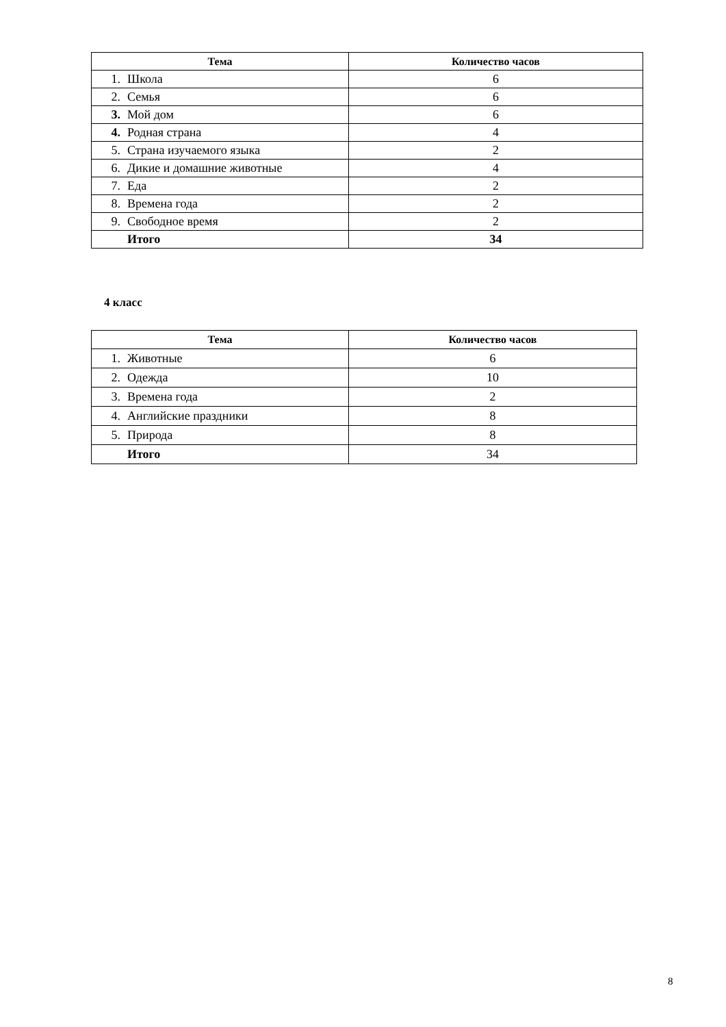| Тема | Количество часов |
| --- | --- |
| 1. Школа | 6 |
| 2. Семья | 6 |
| 3. Мой дом | 6 |
| 4. Родная страна | 4 |
| 5. Страна изучаемого языка | 2 |
| 6. Дикие и домашние животные | 4 |
| 7. Еда | 2 |
| 8. Времена года | 2 |
| 9. Свободное время | 2 |
| Итого | 34 |
4 класс
| Тема | Количество часов |
| --- | --- |
| 1. Животные | 6 |
| 2. Одежда | 10 |
| 3. Времена года | 2 |
| 4. Английские праздники | 8 |
| 5. Природа | 8 |
| Итого | 34 |
8